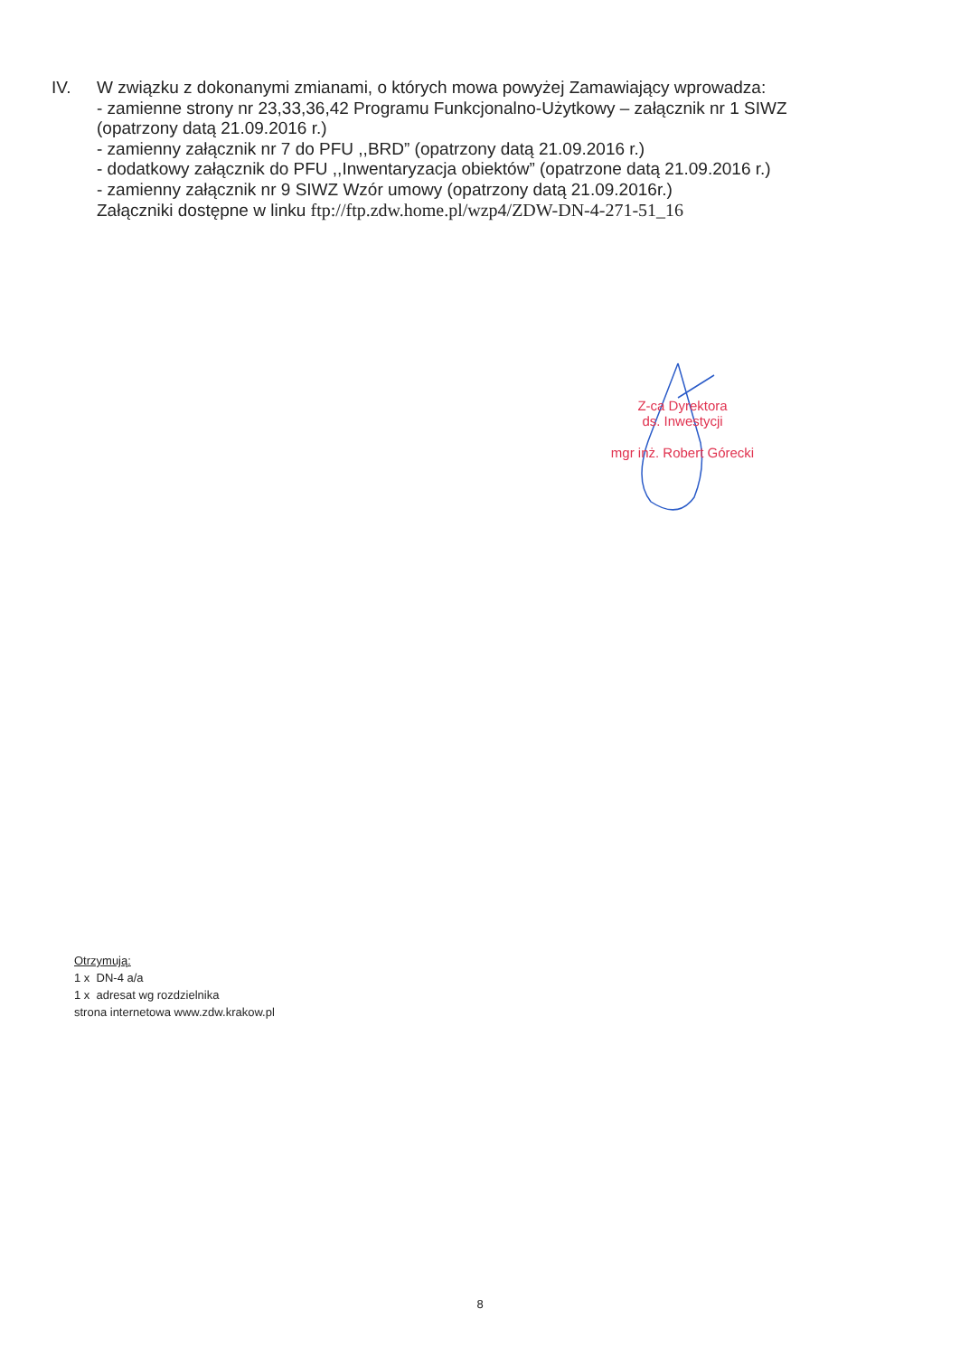IV. W związku z dokonanymi zmianami, o których mowa powyżej Zamawiający wprowadza:
- zamienne strony nr 23,33,36,42 Programu Funkcjonalno-Użytkowy – załącznik nr 1 SIWZ
(opatrzony datą 21.09.2016 r.)
- zamienny załącznik nr 7 do PFU ,,BRD” (opatrzony datą 21.09.2016 r.)
- dodatkowy załącznik do PFU ,,Inwentaryzacja obiektów” (opatrzone datą 21.09.2016 r.)
- zamienny załącznik nr 9 SIWZ Wzór umowy (opatrzony datą 21.09.2016r.)
Załączniki dostępne w linku ftp://ftp.zdw.home.pl/wzp4/ZDW-DN-4-271-51_16
Z-ca Dyrektora
ds. Inwestycji
mgr inż. Robert Górecki
Otrzymują:
1 x DN-4 a/a
1 x adresat wg rozdzielnika
strona internetowa www.zdw.krakow.pl
8